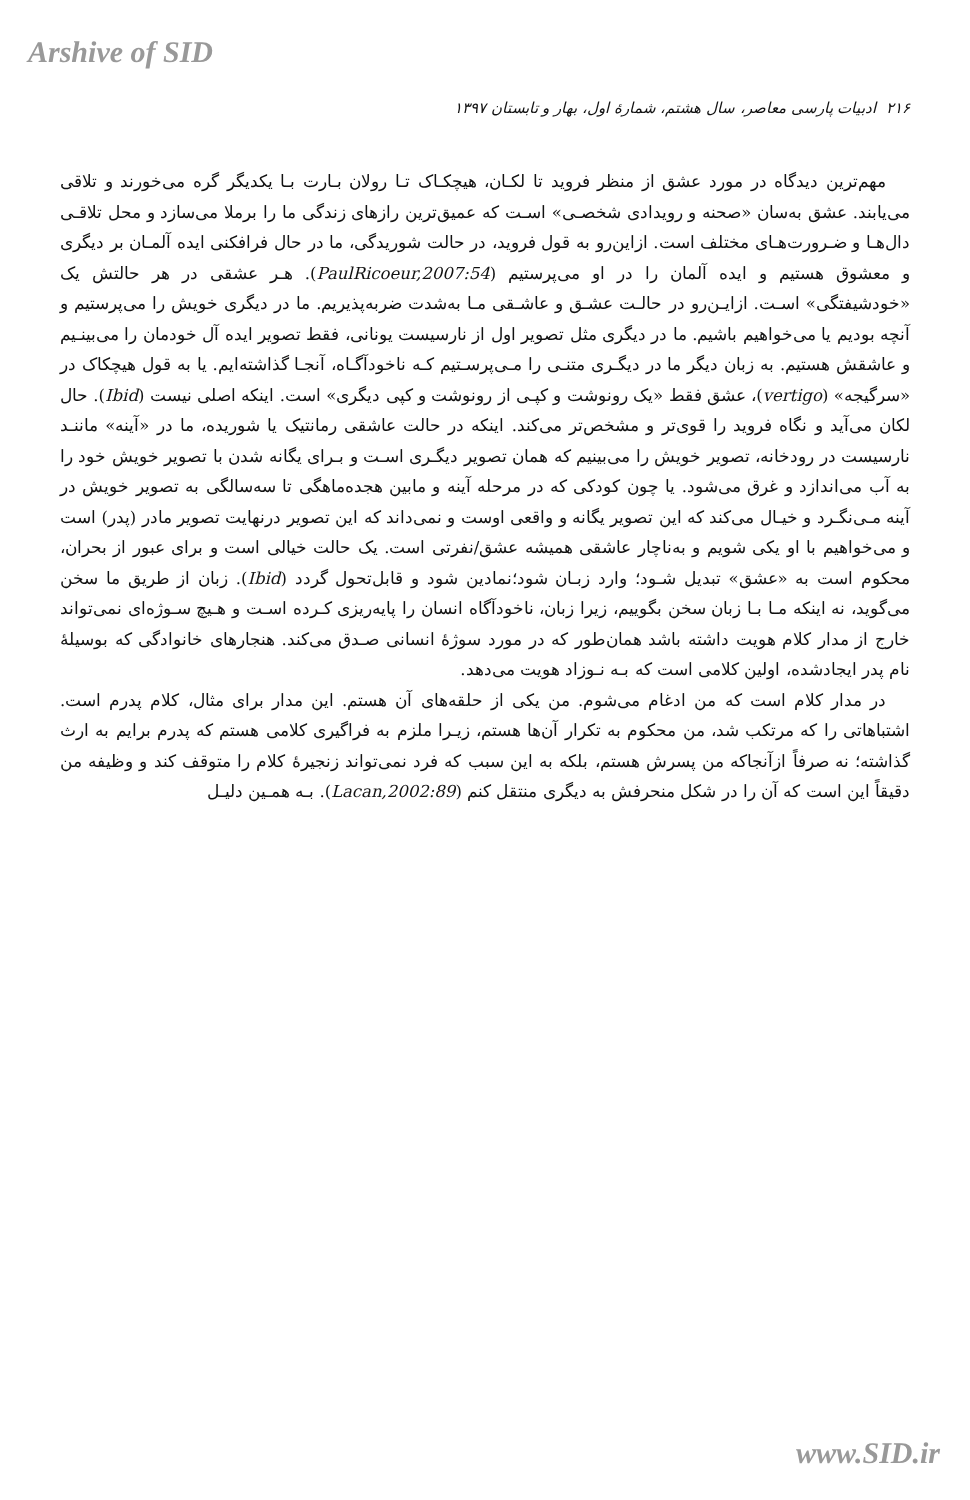Arshive of SID
۲۱۶ ادبیات پارسی معاصر، سال هشتم، شمارهٔ اول، بهار و تابستان ۱۳۹۷
مهم‌ترین دیدگاه در مورد عشق از منظر فروید تا لکـان، هیچکـاک تـا رولان بـارت بـا یکدیگر گره می‌خورند و تلاقی می‌یابند. عشق به‌سان «صحنه و رویدادی شخصـی» اسـت که عمیق‌ترین رازهای زندگی ما را برملا می‌سازد و محل تلاقـی دال‌هـا و ضـرورت‌هـای مختلف است. ازاین‌رو به قول فروید، در حالت شوریدگی، ما در حال فرافکنی ایده آلمـان بر دیگری و معشوق هستیم و ایده آلمان را در او می‌پرستیم (PaulRicoeur,2007:54). هـر عشقی در هر حالتش یک «خودشیفتگی» اسـت. ازایـن‌رو در حالـت عشـق و عاشـقی مـا به‌شدت ضربه‌پذیریم. ما در دیگری خویش را می‌پرستیم و آنچه بودیم یا می‌خواهیم باشیم. ما در دیگری مثل تصویر اول از نارسیست یونانی، فقط تصویر ایده آل خودمان را می‌بینـیم و عاشقش هستیم. به زبان دیگر ما در دیگـری متنـی را مـی‌پرسـتیم کـه ناخودآگـاه، آنجـا گذاشته‌ایم. یا به قول هیچکاک در «سرگیجه» (vertigo)، عشق فقط «یک رونوشت و کپـی از رونوشت و کپی دیگری» است. اینکه اصلی نیست (Ibid). حال لکان می‌آید و نگاه فروید را قوی‌تر و مشخص‌تر می‌کند. اینکه در حالت عاشقی رمانتیک یا شوریده، ما در «آینه» ماننـد نارسیست در رودخانه، تصویر خویش را می‌بینیم که همان تصویر دیگـری اسـت و بـرای یگانه شدن با تصویر خویش خود را به آب می‌اندازد و غرق می‌شود. یا چون کودکی که در مرحله آینه و مابین هجده‌ماهگی تا سه‌سالگی به تصویر خویش در آینه مـی‌نگـرد و خیـال می‌کند که این تصویر یگانه و واقعی اوست و نمی‌داند که این تصویر درنهایت تصویر مادر (پدر) است و می‌خواهیم با او یکی شویم و به‌ناچار عاشقی همیشه عشق/نفرتی است. یک حالت خیالی است و برای عبور از بحران، محکوم است به «عشق» تبدیل شـود؛ وارد زبـان شود؛نمادین شود و قابل‌تحول گردد (Ibid). زبان از طریق ما سخن می‌گوید، نه اینکه مـا بـا زبان سخن بگوییم، زیرا زبان، ناخودآگاه انسان را پایه‌ریزی کـرده اسـت و هـیچ سـوژه‌ای نمی‌تواند خارج از مدار کلام هویت داشته باشد همان‌طور که در مورد سوژهٔ انسانی صـدق می‌کند. هنجارهای خانوادگی که بوسیلهٔ نام پدر ایجادشده، اولین کلامی است که بـه نـوزاد هویت می‌دهد.
در مدار کلام است که من ادغام می‌شوم. من یکی از حلقه‌های آن هستم. این مدار برای مثال، کلام پدرم است. اشتباهاتی را که مرتکب شد، من محکوم به تکرار آن‌ها هستم، زیـرا ملزم به فراگیری کلامی هستم که پدرم برایم به ارث گذاشته؛ نه صرفاً ازآنجاکه من پسرش هستم، بلکه به این سبب که فرد نمی‌تواند زنجیرهٔ کلام را متوقف کند و وظیفه من دقیقاً این است که آن را در شکل منحرفش به دیگری منتقل کنم (Lacan,2002:89). بـه همـین دلیـل
www.SID.ir